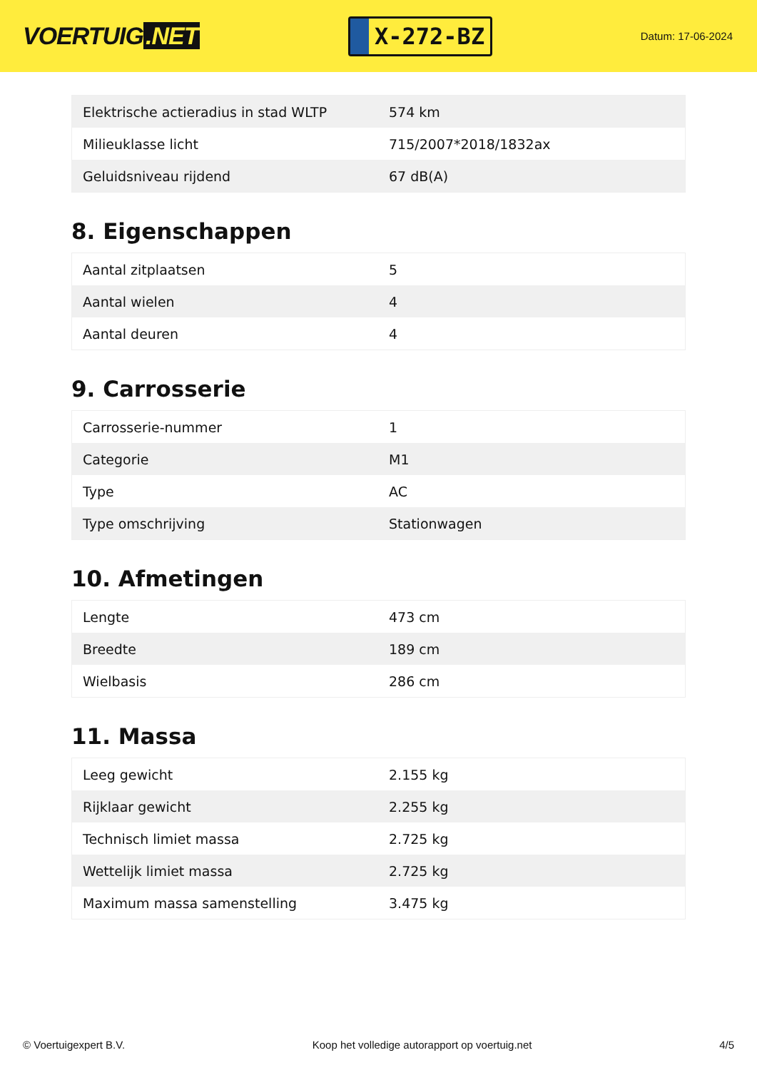VOERTUIG.NET
X-272-BZ
Datum: 17-06-2024
| Elektrische actieradius in stad WLTP | 574 km |
| Milieuklasse licht | 715/2007*2018/1832ax |
| Geluidsniveau rijdend | 67 dB(A) |
8. Eigenschappen
| Aantal zitplaatsen | 5 |
| Aantal wielen | 4 |
| Aantal deuren | 4 |
9. Carrosserie
| Carrosserie-nummer | 1 |
| Categorie | M1 |
| Type | AC |
| Type omschrijving | Stationwagen |
10. Afmetingen
| Lengte | 473 cm |
| Breedte | 189 cm |
| Wielbasis | 286 cm |
11. Massa
| Leeg gewicht | 2.155 kg |
| Rijklaar gewicht | 2.255 kg |
| Technisch limiet massa | 2.725 kg |
| Wettelijk limiet massa | 2.725 kg |
| Maximum massa samenstelling | 3.475 kg |
© Voertuigexpert B.V. Koop het volledige autorapport op voertuig.net 4/5